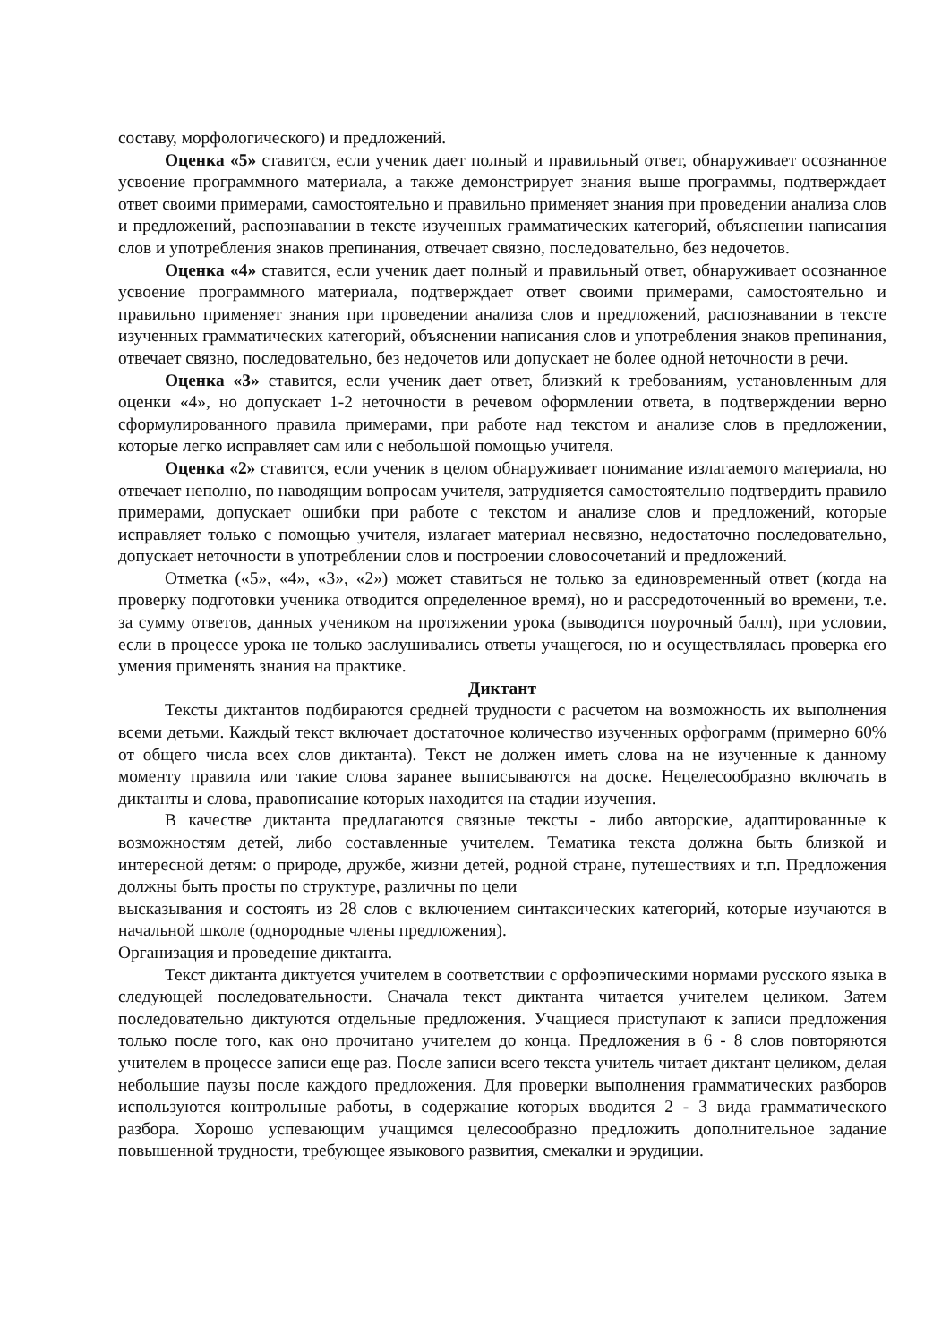составу, морфологического) и предложений.
Оценка «5» ставится, если ученик дает полный и правильный ответ, обнаруживает осознанное усвоение программного материала, а также демонстрирует знания выше программы, подтверждает ответ своими примерами, самостоятельно и правильно применяет знания при проведении анализа слов и предложений, распознавании в тексте изученных грамматических категорий, объяснении написания слов и употребления знаков препинания, отвечает связно, последовательно, без недочетов.
Оценка «4» ставится, если ученик дает полный и правильный ответ, обнаруживает осознанное усвоение программного материала, подтверждает ответ своими примерами, самостоятельно и правильно применяет знания при проведении анализа слов и предложений, распознавании в тексте изученных грамматических категорий, объяснении написания слов и употребления знаков препинания, отвечает связно, последовательно, без недочетов или допускает не более одной неточности в речи.
Оценка «3» ставится, если ученик дает ответ, близкий к требованиям, установленным для оценки «4», но допускает 1-2 неточности в речевом оформлении ответа, в подтверждении верно сформулированного правила примерами, при работе над текстом и анализе слов в предложении, которые легко исправляет сам или с небольшой помощью учителя.
Оценка «2» ставится, если ученик в целом обнаруживает понимание излагаемого материала, но отвечает неполно, по наводящим вопросам учителя, затрудняется самостоятельно подтвердить правило примерами, допускает ошибки при работе с текстом и анализе слов и предложений, которые исправляет только с помощью учителя, излагает материал несвязно, недостаточно последовательно, допускает неточности в употреблении слов и построении словосочетаний и предложений.
Отметка («5», «4», «3», «2») может ставиться не только за единовременный ответ (когда на проверку подготовки ученика отводится определенное время), но и рассредоточенный во времени, т.е. за сумму ответов, данных учеником на протяжении урока (выводится поурочный балл), при условии, если в процессе урока не только заслушивались ответы учащегося, но и осуществлялась проверка его умения применять знания на практике.
Диктант
Тексты диктантов подбираются средней трудности с расчетом на возможность их выполнения всеми детьми. Каждый текст включает достаточное количество изученных орфограмм (примерно 60% от общего числа всех слов диктанта). Текст не должен иметь слова на не изученные к данному моменту правила или такие слова заранее выписываются на доске. Нецелесообразно включать в диктанты и слова, правописание которых находится на стадии изучения.
В качестве диктанта предлагаются связные тексты - либо авторские, адаптированные к возможностям детей, либо составленные учителем. Тематика текста должна быть близкой и интересной детям: о природе, дружбе, жизни детей, родной стране, путешествиях и т.п. Предложения должны быть просты по структуре, различны по цели
высказывания и состоять из 28 слов с включением синтаксических категорий, которые изучаются в начальной школе (однородные члены предложения).
Организация и проведение диктанта.
Текст диктанта диктуется учителем в соответствии с орфоэпическими нормами русского языка в следующей последовательности. Сначала текст диктанта читается учителем целиком. Затем последовательно диктуются отдельные предложения. Учащиеся приступают к записи предложения только после того, как оно прочитано учителем до конца. Предложения в 6 - 8 слов повторяются учителем в процессе записи еще раз. После записи всего текста учитель читает диктант целиком, делая небольшие паузы после каждого предложения. Для проверки выполнения грамматических разборов используются контрольные работы, в содержание которых вводится 2 - 3 вида грамматического разбора. Хорошо успевающим учащимся целесообразно предложить дополнительное задание повышенной трудности, требующее языкового развития, смекалки и эрудиции.